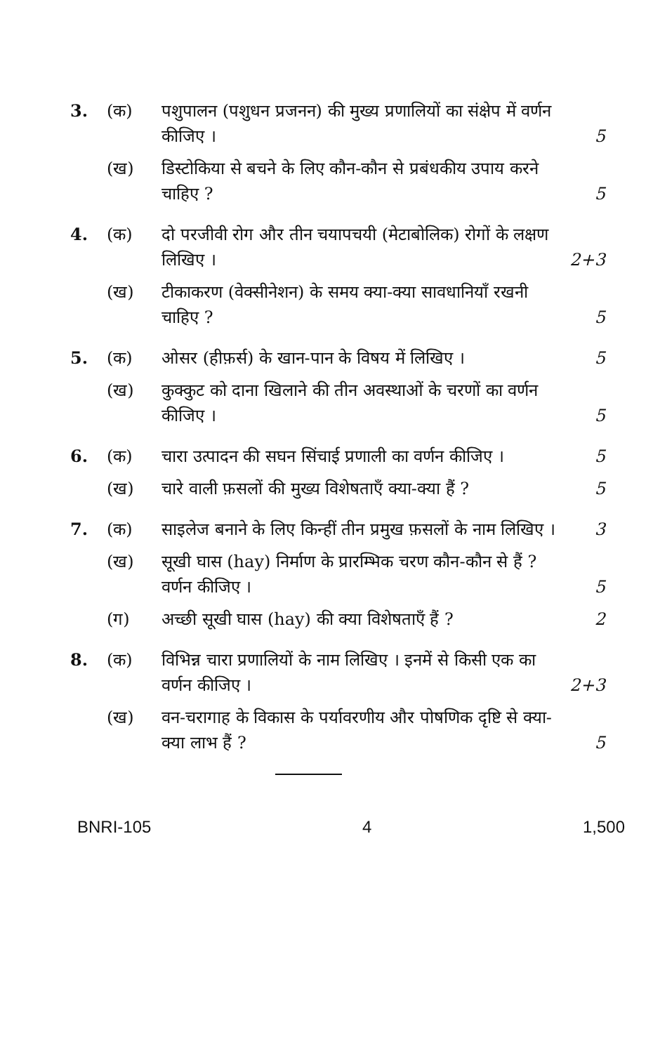| 3. | (क) | पशुपालन (पशुधन प्रजनन) की मुख्य प्रणालियों का संक्षेप में वर्णन कीजिए । | 5 |
| | (ख) | डिस्टोकिया से बचने के लिए कौन-कौन से प्रबंधकीय उपाय करने चाहिए ? | 5 |
| 4. | (क) | दो परजीवी रोग और तीन चयापचयी (मेटाबोलिक) रोगों के लक्षण लिखिए । | 2+3 |
| | (ख) | टीकाकरण (वेक्सीनेशन) के समय क्या-क्या सावधानियाँ रखनी चाहिए ? | 5 |
| 5. | (क) | ओसर (हीफ़र्स) के खान-पान के विषय में लिखिए । | 5 |
| | (ख) | कुक्कुट को दाना खिलाने की तीन अवस्थाओं के चरणों का वर्णन कीजिए । | 5 |
| 6. | (क) | चारा उत्पादन की सघन सिंचाई प्रणाली का वर्णन कीजिए । | 5 |
| | (ख) | चारे वाली फ़सलों की मुख्य विशेषताएँ क्या-क्या हैं ? | 5 |
| 7. | (क) | साइलेज बनाने के लिए किन्हीं तीन प्रमुख फ़सलों के नाम लिखिए । | 3 |
| | (ख) | सूखी घास (hay) निर्माण के प्रारम्भिक चरण कौन-कौन से हैं ? वर्णन कीजिए । | 5 |
| | (ग) | अच्छी सूखी घास (hay) की क्या विशेषताएँ हैं ? | 2 |
| 8. | (क) | विभिन्न चारा प्रणालियों के नाम लिखिए । इनमें से किसी एक का वर्णन कीजिए । | 2+3 |
| | (ख) | वन-चरागाह के विकास के पर्यावरणीय और पोषणिक दृष्टि से क्या-क्या लाभ हैं ? | 5 |
BNRI-105 4 1,500